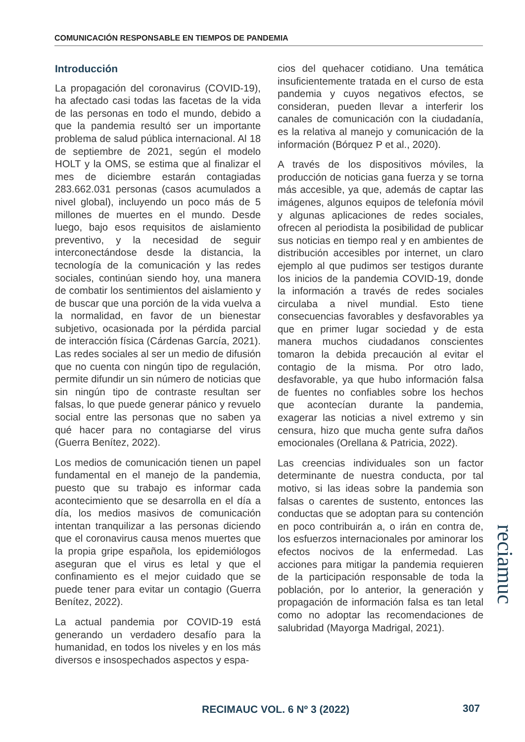COMUNICACIÓN RESPONSABLE EN TIEMPOS DE PANDEMIA
Introducción
La propagación del coronavirus (COVID-19), ha afectado casi todas las facetas de la vida de las personas en todo el mundo, debido a que la pandemia resultó ser un importante problema de salud pública internacional. Al 18 de septiembre de 2021, según el modelo HOLT y la OMS, se estima que al finalizar el mes de diciembre estarán contagiadas 283.662.031 personas (casos acumulados a nivel global), incluyendo un poco más de 5 millones de muertes en el mundo. Desde luego, bajo esos requisitos de aislamiento preventivo, y la necesidad de seguir interconectándose desde la distancia, la tecnología de la comunicación y las redes sociales, continúan siendo hoy, una manera de combatir los sentimientos del aislamiento y de buscar que una porción de la vida vuelva a la normalidad, en favor de un bienestar subjetivo, ocasionada por la pérdida parcial de interacción física (Cárdenas García, 2021). Las redes sociales al ser un medio de difusión que no cuenta con ningún tipo de regulación, permite difundir un sin número de noticias que sin ningún tipo de contraste resultan ser falsas, lo que puede generar pánico y revuelo social entre las personas que no saben ya qué hacer para no contagiarse del virus (Guerra Benítez, 2022).
Los medios de comunicación tienen un papel fundamental en el manejo de la pandemia, puesto que su trabajo es informar cada acontecimiento que se desarrolla en el día a día, los medios masivos de comunicación intentan tranquilizar a las personas diciendo que el coronavirus causa menos muertes que la propia gripe española, los epidemiólogos aseguran que el virus es letal y que el confinamiento es el mejor cuidado que se puede tener para evitar un contagio (Guerra Benítez, 2022).
La actual pandemia por COVID-19 está generando un verdadero desafío para la humanidad, en todos los niveles y en los más diversos e insospechados aspectos y espa-
cios del quehacer cotidiano. Una temática insuficientemente tratada en el curso de esta pandemia y cuyos negativos efectos, se consideran, pueden llevar a interferir los canales de comunicación con la ciudadanía, es la relativa al manejo y comunicación de la información (Bórquez P et al., 2020).
A través de los dispositivos móviles, la producción de noticias gana fuerza y se torna más accesible, ya que, además de captar las imágenes, algunos equipos de telefonía móvil y algunas aplicaciones de redes sociales, ofrecen al periodista la posibilidad de publicar sus noticias en tiempo real y en ambientes de distribución accesibles por internet, un claro ejemplo al que pudimos ser testigos durante los inicios de la pandemia COVID-19, donde la información a través de redes sociales circulaba a nivel mundial. Esto tiene consecuencias favorables y desfavorables ya que en primer lugar sociedad y de esta manera muchos ciudadanos conscientes tomaron la debida precaución al evitar el contagio de la misma. Por otro lado, desfavorable, ya que hubo información falsa de fuentes no confiables sobre los hechos que acontecían durante la pandemia, exagerar las noticias a nivel extremo y sin censura, hizo que mucha gente sufra daños emocionales (Orellana & Patricia, 2022).
Las creencias individuales son un factor determinante de nuestra conducta, por tal motivo, si las ideas sobre la pandemia son falsas o carentes de sustento, entonces las conductas que se adoptan para su contención en poco contribuirán a, o irán en contra de, los esfuerzos internacionales por aminorar los efectos nocivos de la enfermedad. Las acciones para mitigar la pandemia requieren de la participación responsable de toda la población, por lo anterior, la generación y propagación de información falsa es tan letal como no adoptar las recomendaciones de salubridad (Mayorga Madrigal, 2021).
reciamuc
RECIMAUC VOL. 6 Nº 3 (2022) 307